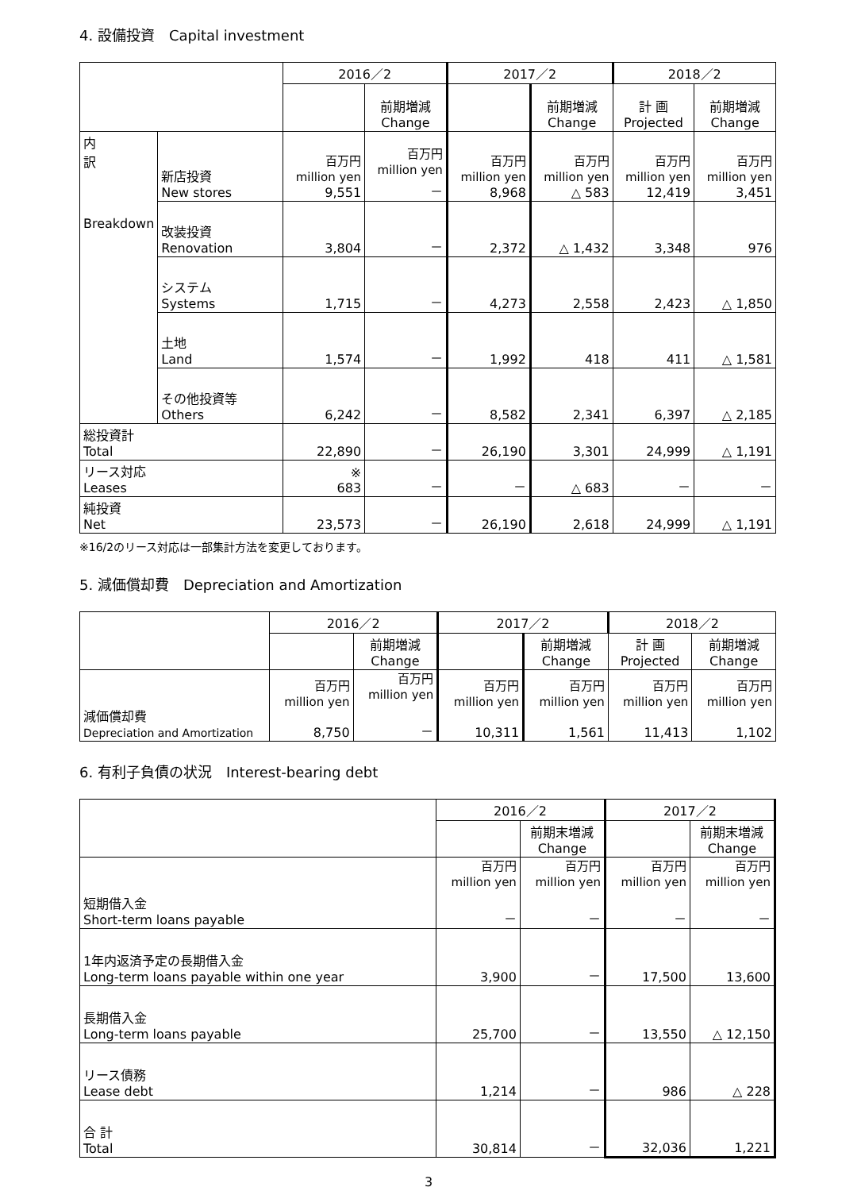4. 設備投資　Capital investment
| | | 2016／2 | | 2017／2 | | 2018／2 | |
| --- | --- | --- | --- | --- | --- | --- | --- |
| | | | 前期増減 Change | | 前期増減 Change | 計 画 Projected | 前期増減 Change |
| 内 訳 Breakdown | 新店投資 New stores | 百万円 million yen 9,551 | 百万円 million yen － | 百万円 million yen 8,968 | 百万円 million yen △ 583 | 百万円 million yen 12,419 | 百万円 million yen 3,451 |
| | 改装投資 Renovation | 3,804 | － | 2,372 | △ 1,432 | 3,348 | 976 |
| | システム Systems | 1,715 | － | 4,273 | 2,558 | 2,423 | △ 1,850 |
| | 土地 Land | 1,574 | － | 1,992 | 418 | 411 | △ 1,581 |
| | その他投資等 Others | 6,242 | － | 8,582 | 2,341 | 6,397 | △ 2,185 |
| 総投資計 Total | | 22,890 | － | 26,190 | 3,301 | 24,999 | △ 1,191 |
| リース対応 Leases | | ※ 683 | － | － | △ 683 | － | － |
| 純投資 Net | | 23,573 | － | 26,190 | 2,618 | 24,999 | △ 1,191 |
※16/2のリース対応は一部集計方法を変更しております。
5. 減価償却費　Depreciation and Amortization
| | 2016／2 | | 2017／2 | | 2018／2 | |
| --- | --- | --- | --- | --- | --- | --- |
| | | 前期増減 Change | | 前期増減 Change | 計 画 Projected | 前期増減 Change |
| 減価償却費 Depreciation and Amortization | 百万円 million yen 8,750 | 百万円 million yen － | 百万円 million yen 10,311 | 百万円 million yen 1,561 | 百万円 million yen 11,413 | 百万円 million yen 1,102 |
6. 有利子負債の状況　Interest-bearing debt
| | 2016／2 | | 2017／2 | |
| --- | --- | --- | --- | --- |
| | | 前期末増減 Change | | 前期末増減 Change |
| 短期借入金 Short-term loans payable | 百万円 million yen － | 百万円 million yen － | 百万円 million yen － | 百万円 million yen － |
| 1年内返済予定の長期借入金 Long-term loans payable within one year | 3,900 | － | 17,500 | 13,600 |
| 長期借入金 Long-term loans payable | 25,700 | － | 13,550 | △ 12,150 |
| リース債務 Lease debt | 1,214 | － | 986 | △ 228 |
| 合 計 Total | 30,814 | － | 32,036 | 1,221 |
3